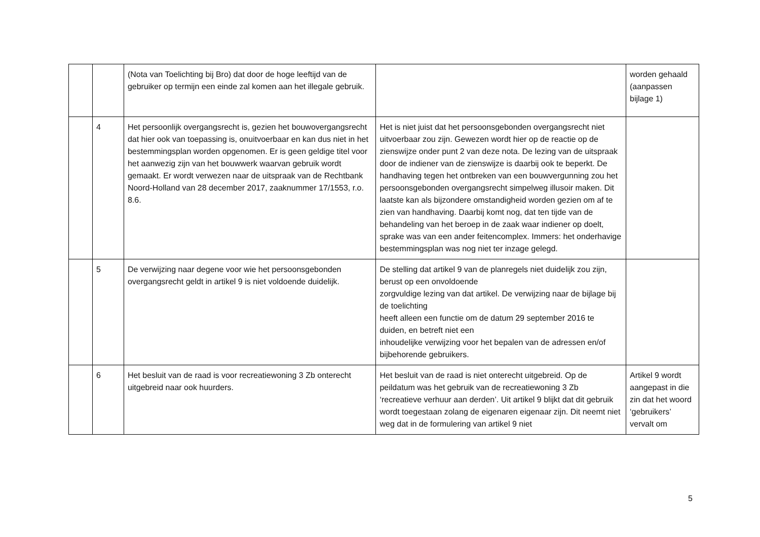| | | (Nota van Toelichting bij Bro) dat door de hoge leeftijd van de gebruiker op termijn een einde zal komen aan het illegale gebruik. | | worden gehaald (aanpassen bijlage 1) |
| | 4 | Het persoonlijk overgangsrecht is, gezien het bouwovergangsrecht dat hier ook van toepassing is, onuitvoerbaar en kan dus niet in het bestemmingsplan worden opgenomen. Er is geen geldige titel voor het aanwezig zijn van het bouwwerk waarvan gebruik wordt gemaakt. Er wordt verwezen naar de uitspraak van de Rechtbank Noord-Holland van 28 december 2017, zaaknummer 17/1553, r.o. 8.6. | Het is niet juist dat het persoonsgebonden overgangsrecht niet uitvoerbaar zou zijn. Gewezen wordt hier op de reactie op de zienswijze onder punt 2 van deze nota. De lezing van de uitspraak door de indiener van de zienswijze is daarbij ook te beperkt. De handhaving tegen het ontbreken van een bouwvergunning zou het persoonsgebonden overgangsrecht simpelweg illusoir maken. Dit laatste kan als bijzondere omstandigheid worden gezien om af te zien van handhaving. Daarbij komt nog, dat ten tijde van de behandeling van het beroep in de zaak waar indiener op doelt, sprake was van een ander feitencomplex. Immers: het onderhavige bestemmingsplan was nog niet ter inzage gelegd. | |
| | 5 | De verwijzing naar degene voor wie het persoonsgebonden overgangsrecht geldt in artikel 9 is niet voldoende duidelijk. | De stelling dat artikel 9 van de planregels niet duidelijk zou zijn, berust op een onvoldoende zorgvuldige lezing van dat artikel. De verwijzing naar de bijlage bij de toelichting heeft alleen een functie om de datum 29 september 2016 te duiden, en betreft niet een inhoudelijke verwijzing voor het bepalen van de adressen en/of bijbehorende gebruikers. | |
| | 6 | Het besluit van de raad is voor recreatiewoning 3 Zb onterecht uitgebreid naar ook huurders. | Het besluit van de raad is niet onterecht uitgebreid. Op de peildatum was het gebruik van de recreatiewoning 3 Zb ‘recreatieve verhuur aan derden’. Uit artikel 9 blijkt dat dit gebruik wordt toegestaan zolang de eigenaren eigenaar zijn. Dit neemt niet weg dat in de formulering van artikel 9 niet | Artikel 9 wordt aangepast in die zin dat het woord ‘gebruikers’ vervalt om |
5